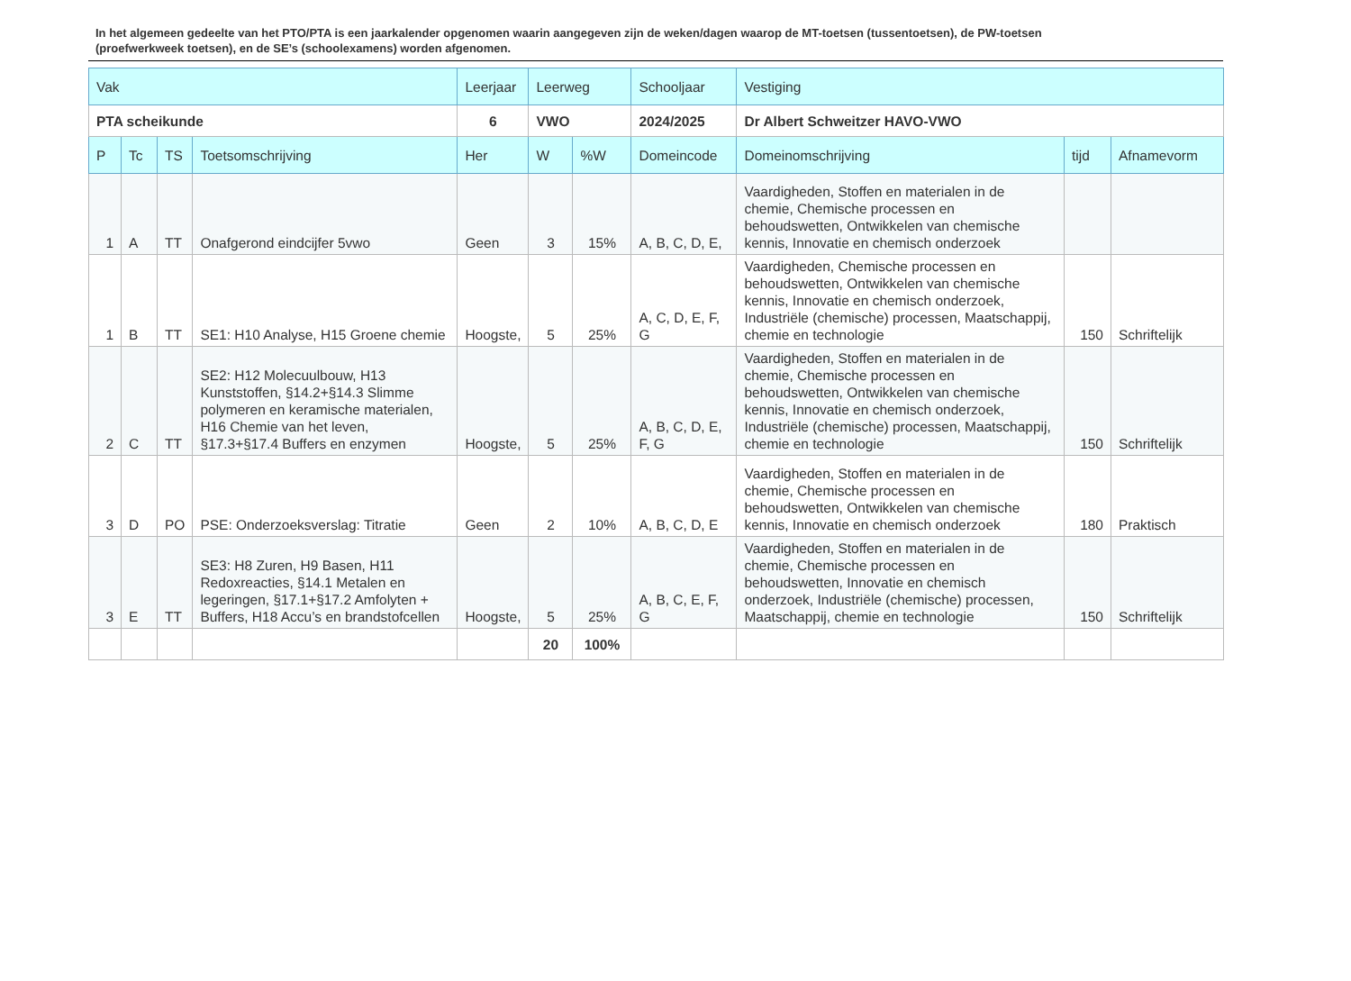In het algemeen gedeelte van het PTO/PTA is een jaarkalender opgenomen waarin aangegeven zijn de weken/dagen waarop de MT-toetsen (tussentoetsen), de PW-toetsen (proefwerkweek toetsen), en de SE’s (schoolexamens) worden afgenomen.
| Vak | | | | Leerjaar | Leerweg | | Schooljaar | Vestiging | | |
| PTA scheikunde | | | | 6 | VWO | | 2024/2025 | Dr Albert Schweitzer HAVO-VWO | | |
| P | Tc | TS | Toetsomschrijving | Her | W | %W | Domeincode | Domeinomschrijving | tijd | Afnamevorm |
| 1 | A | TT | Onafgerond eindcijfer 5vwo | Geen | 3 | 15% | A, B, C, D, E, | Vaardigheden, Stoffen en materialen in de chemie, Chemische processen en behoudswetten, Ontwikkelen van chemische kennis, Innovatie en chemisch onderzoek | | |
| 1 | B | TT | SE1: H10 Analyse, H15 Groene chemie | Hoogste, | 5 | 25% | A, C, D, E, F, G | Vaardigheden, Chemische processen en behoudswetten, Ontwikkelen van chemische kennis, Innovatie en chemisch onderzoek, Industriële (chemische) processen, Maatschappij, chemie en technologie | 150 | Schriftelijk |
| 2 | C | TT | SE2: H12 Molecuulbouw, H13 Kunststoffen, §14.2+§14.3 Slimme polymeren en keramische materialen, H16 Chemie van het leven, §17.3+§17.4 Buffers en enzymen | Hoogste, | 5 | 25% | A, B, C, D, E, F, G | Vaardigheden, Stoffen en materialen in de chemie, Chemische processen en behoudswetten, Ontwikkelen van chemische kennis, Innovatie en chemisch onderzoek, Industriële (chemische) processen, Maatschappij, chemie en technologie | 150 | Schriftelijk |
| 3 | D | PO | PSE: Onderzoeksverslag: Titratie | Geen | 2 | 10% | A, B, C, D, E | Vaardigheden, Stoffen en materialen in de chemie, Chemische processen en behoudswetten, Ontwikkelen van chemische kennis, Innovatie en chemisch onderzoek | 180 | Praktisch |
| 3 | E | TT | SE3: H8 Zuren, H9 Basen, H11 Redoxreacties, §14.1 Metalen en legeringen, §17.1+§17.2 Amfolyten + Buffers, H18 Accu’s en brandstofcellen | Hoogste, | 5 | 25% | A, B, C, E, F, G | Vaardigheden, Stoffen en materialen in de chemie, Chemische processen en behoudswetten, Innovatie en chemisch onderzoek, Industriële (chemische) processen, Maatschappij, chemie en technologie | 150 | Schriftelijk |
| | | | | | 20 | 100% | | | | |